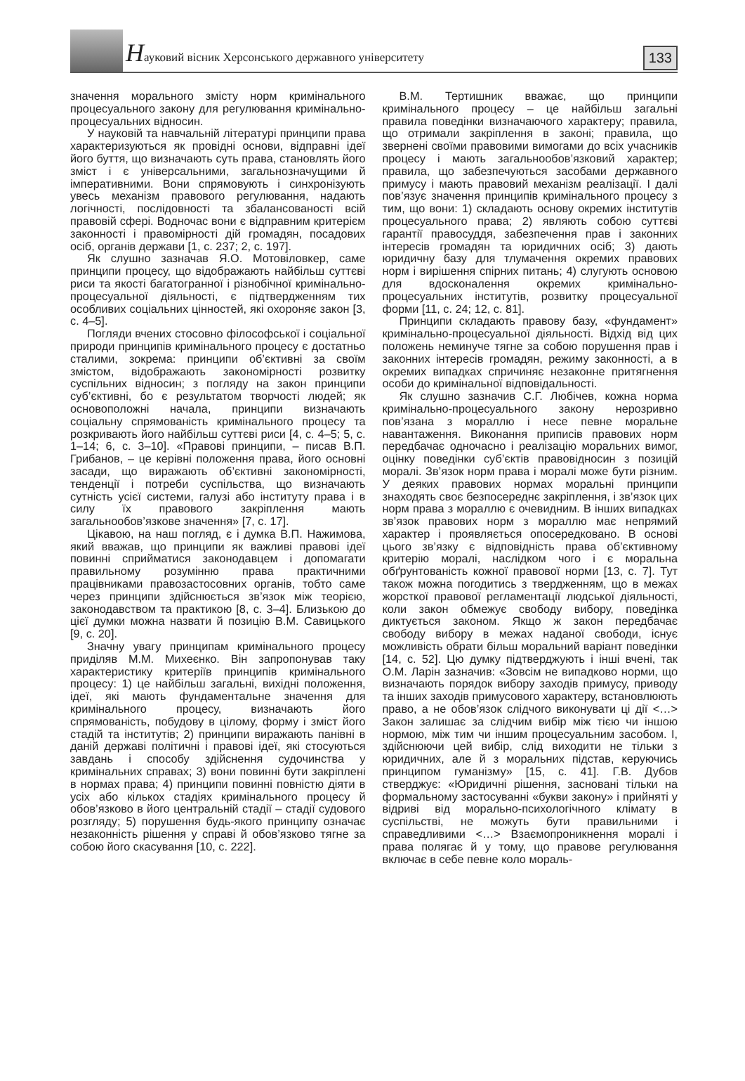Науковий вісник Херсонського державного університету
133
значення морального змісту норм кримінального процесуального закону для регулювання кримінально-процесуальних відносин.
У науковій та навчальній літературі принципи права характеризуються як провідні основи, відправні ідеї його буття, що визначають суть права, становлять його зміст і є універсальними, загальнозначущими й імперативними. Вони спрямовують і синхронізують увесь механізм правового регулювання, надають логічності, послідовності та збалансованості всій правовій сфері. Водночас вони є відправним критерієм законності і правомірності дій громадян, посадових осіб, органів держави [1, с. 237; 2, с. 197].
Як слушно зазначав Я.О. Мотовіловкер, саме принципи процесу, що відображають найбільш суттєві риси та якості багатогранної і різнобічної кримінально-процесуальної діяльності, є підтвердженням тих особливих соціальних цінностей, які охороняє закон [3, с. 4–5].
Погляди вчених стосовно філософської і соціальної природи принципів кримінального процесу є достатньо сталими, зокрема: принципи об’єктивні за своїм змістом, відображають закономірності розвитку суспільних відносин; з погляду на закон принципи суб’єктивні, бо є результатом творчості людей; як основоположні начала, принципи визначають соціальну спрямованість кримінального процесу та розкривають його найбільш суттєві риси [4, с. 4–5; 5, с. 1–14; 6, с. 3–10]. «Правові принципи, – писав В.П. Грибанов, – це керівні положення права, його основні засади, що виражають об’єктивні закономірності, тенденції і потреби суспільства, що визначають сутність усієї системи, галузі або інституту права і в силу їх правового закріплення мають загальнообов’язкове значення» [7, с. 17].
Цікавою, на наш погляд, є і думка В.П. Нажимова, який вважав, що принципи як важливі правові ідеї повинні сприйматися законодавцем і допомагати правильному розумінню права практичними працівниками правозастосовних органів, тобто саме через принципи здійснюється зв’язок між теорією, законодавством та практикою [8, с. 3–4]. Близькою до цієї думки можна назвати й позицію В.М. Савицького [9, с. 20].
Значну увагу принципам кримінального процесу приділяв М.М. Михеєнко. Він запропонував таку характеристику критеріїв принципів кримінального процесу: 1) це найбільш загальні, вихідні положення, ідеї, які мають фундаментальне значення для кримінального процесу, визначають його спрямованість, побудову в цілому, форму і зміст його стадій та інститутів; 2) принципи виражають панівні в даній державі політичні і правові ідеї, які стосуються завдань і способу здійснення судочинства у кримінальних справах; 3) вони повинні бути закріплені в нормах права; 4) принципи повинні повністю діяти в усіх або кількох стадіях кримінального процесу й обов’язково в його центральній стадії – стадії судового розгляду; 5) порушення будь-якого принципу означає незаконність рішення у справі й обов’язково тягне за собою його скасування [10, с. 222].
В.М. Тертишник вважає, що принципи кримінального процесу – це найбільш загальні правила поведінки визначаючого характеру; правила, що отримали закріплення в законі; правила, що звернені своїми правовими вимогами до всіх учасників процесу і мають загальнообов’язковий характер; правила, що забезпечуються засобами державного примусу і мають правовий механізм реалізації. І далі пов’язує значення принципів кримінального процесу з тим, що вони: 1) складають основу окремих інститутів процесуального права; 2) являють собою суттєві гарантії правосуддя, забезпечення прав і законних інтересів громадян та юридичних осіб; 3) дають юридичну базу для тлумачення окремих правових норм і вирішення спірних питань; 4) слугують основою для вдосконалення окремих кримінально-процесуальних інститутів, розвитку процесуальної форми [11, с. 24; 12, с. 81].
Принципи складають правову базу, «фундамент» кримінально-процесуальної діяльності. Відхід від цих положень неминуче тягне за собою порушення прав і законних інтересів громадян, режиму законності, а в окремих випадках спричиняє незаконне притягнення особи до кримінальної відповідальності.
Як слушно зазначив С.Г. Любічев, кожна норма кримінально-процесуального закону нерозривно пов’язана з мораллю і несе певне моральне навантаження. Виконання приписів правових норм передбачає одночасно і реалізацію моральних вимог, оцінку поведінки суб’єктів правовідносин з позицій моралі. Зв’язок норм права і моралі може бути різним. У деяких правових нормах моральні принципи знаходять своє безпосереднє закріплення, і зв’язок цих норм права з мораллю є очевидним. В інших випадках зв’язок правових норм з мораллю має непрямий характер і проявляється опосередковано. В основі цього зв’язку є відповідність права об’єктивному критерію моралі, наслідком чого і є моральна обґрунтованість кожної правової норми [13, с. 7]. Тут також можна погодитись з твердженням, що в межах жорсткої правової регламентації людської діяльності, коли закон обмежує свободу вибору, поведінка диктується законом. Якщо ж закон передбачає свободу вибору в межах наданої свободи, існує можливість обрати більш моральний варіант поведінки [14, с. 52]. Цю думку підтверджують і інші вчені, так О.М. Ларін зазначив: «Зовсім не випадково норми, що визначають порядок вибору заходів примусу, приводу та інших заходів примусового характеру, встановлюють право, а не обов’язок слідчого виконувати ці дії <…> Закон залишає за слідчим вибір між тією чи іншою нормою, між тим чи іншим процесуальним засобом. І, здійснюючи цей вибір, слід виходити не тільки з юридичних, але й з моральних підстав, керуючись принципом гуманізму» [15, с. 41]. Г.В. Дубов стверджує: «Юридичні рішення, засновані тільки на формальному застосуванні «букви закону» і прийняті у відриві від морально-психологічного клімату в суспільстві, не можуть бути правильними і справедливими <…> Взаємопроникнення моралі і права полягає й у тому, що правове регулювання включає в себе певне коло мораль-